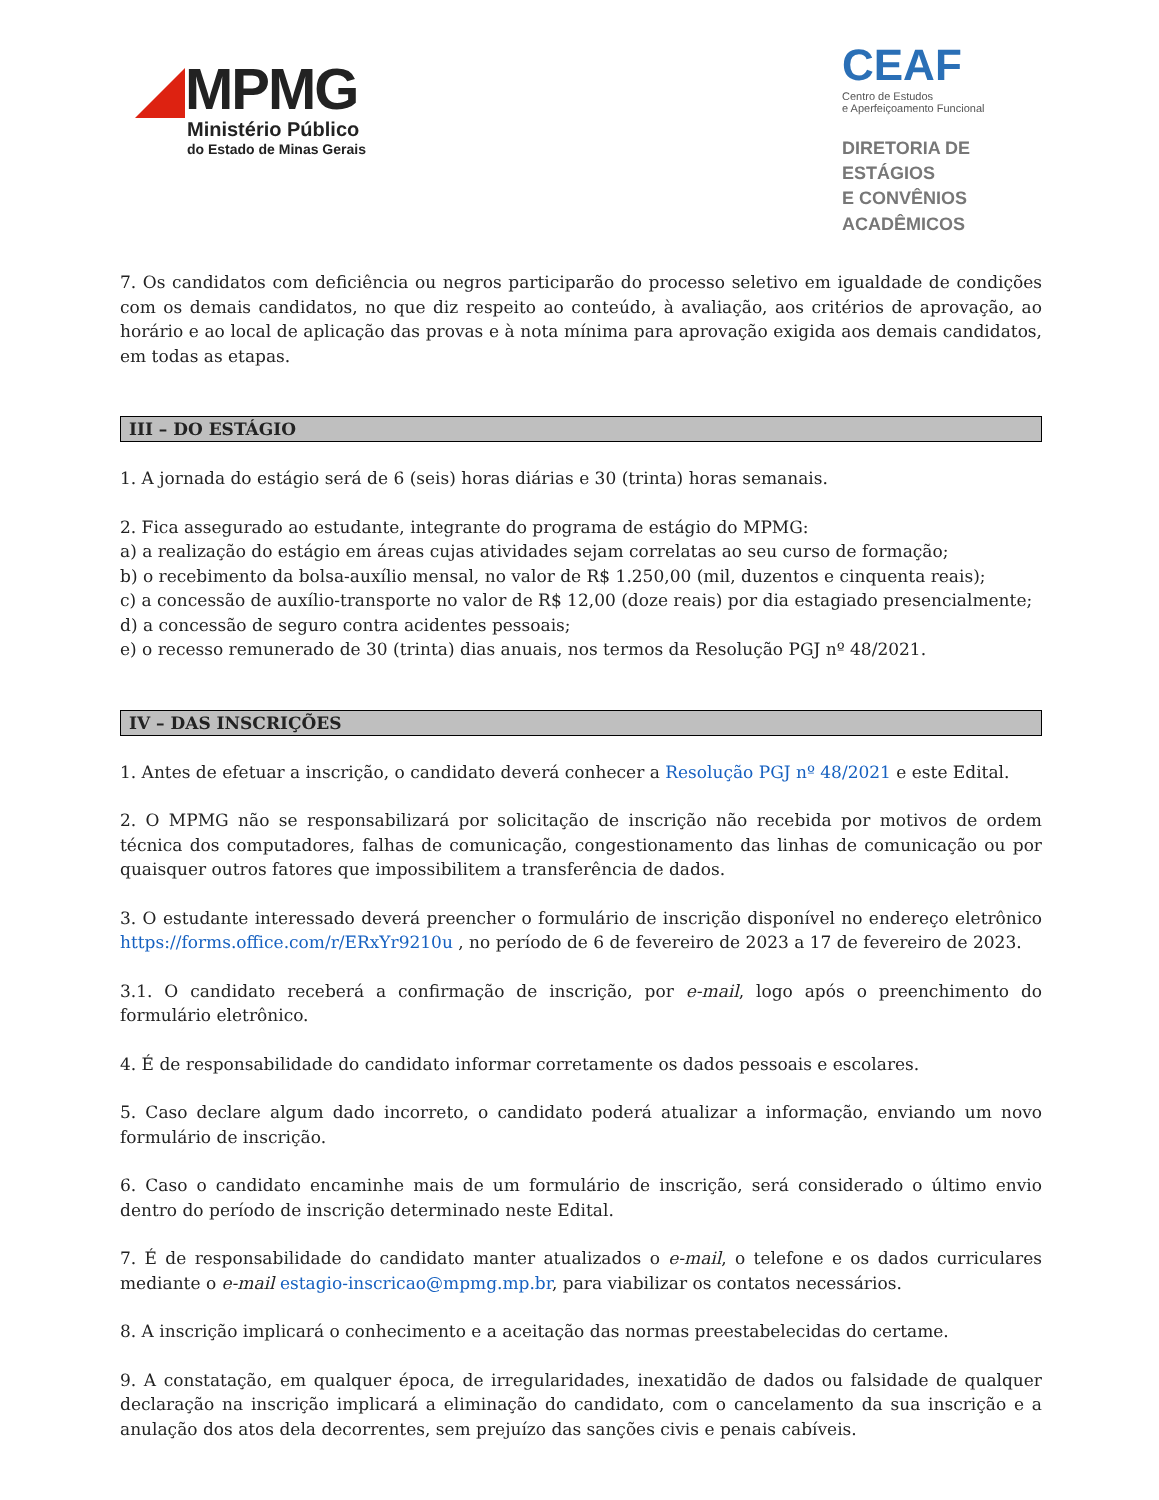MPMG
Ministério Público
do Estado de Minas Gerais
CEAF
Centro de Estudos
e Aperfeiçoamento Funcional
DIRETORIA DE ESTÁGIOS
E CONVÊNIOS ACADÊMICOS
7. Os candidatos com deficiência ou negros participarão do processo seletivo em igualdade de condições com os demais candidatos, no que diz respeito ao conteúdo, à avaliação, aos critérios de aprovação, ao horário e ao local de aplicação das provas e à nota mínima para aprovação exigida aos demais candidatos, em todas as etapas.
III – DO ESTÁGIO
1. A jornada do estágio será de 6 (seis) horas diárias e 30 (trinta) horas semanais.
2. Fica assegurado ao estudante, integrante do programa de estágio do MPMG:
a) a realização do estágio em áreas cujas atividades sejam correlatas ao seu curso de formação;
b) o recebimento da bolsa-auxílio mensal, no valor de R$ 1.250,00 (mil, duzentos e cinquenta reais);
c) a concessão de auxílio-transporte no valor de R$ 12,00 (doze reais) por dia estagiado presencialmente;
d) a concessão de seguro contra acidentes pessoais;
e) o recesso remunerado de 30 (trinta) dias anuais, nos termos da Resolução PGJ nº 48/2021.
IV – DAS INSCRIÇÕES
1. Antes de efetuar a inscrição, o candidato deverá conhecer a Resolução PGJ nº 48/2021 e este Edital.
2. O MPMG não se responsabilizará por solicitação de inscrição não recebida por motivos de ordem técnica dos computadores, falhas de comunicação, congestionamento das linhas de comunicação ou por quaisquer outros fatores que impossibilitem a transferência de dados.
3. O estudante interessado deverá preencher o formulário de inscrição disponível no endereço eletrônico https://forms.office.com/r/ERxYr9210u , no período de 6 de fevereiro de 2023 a 17 de fevereiro de 2023.
3.1. O candidato receberá a confirmação de inscrição, por e-mail, logo após o preenchimento do formulário eletrônico.
4. É de responsabilidade do candidato informar corretamente os dados pessoais e escolares.
5. Caso declare algum dado incorreto, o candidato poderá atualizar a informação, enviando um novo formulário de inscrição.
6. Caso o candidato encaminhe mais de um formulário de inscrição, será considerado o último envio dentro do período de inscrição determinado neste Edital.
7. É de responsabilidade do candidato manter atualizados o e-mail, o telefone e os dados curriculares mediante o e-mail estagio-inscricao@mpmg.mp.br, para viabilizar os contatos necessários.
8. A inscrição implicará o conhecimento e a aceitação das normas preestabelecidas do certame.
9. A constatação, em qualquer época, de irregularidades, inexatidão de dados ou falsidade de qualquer declaração na inscrição implicará a eliminação do candidato, com o cancelamento da sua inscrição e a anulação dos atos dela decorrentes, sem prejuízo das sanções civis e penais cabíveis.